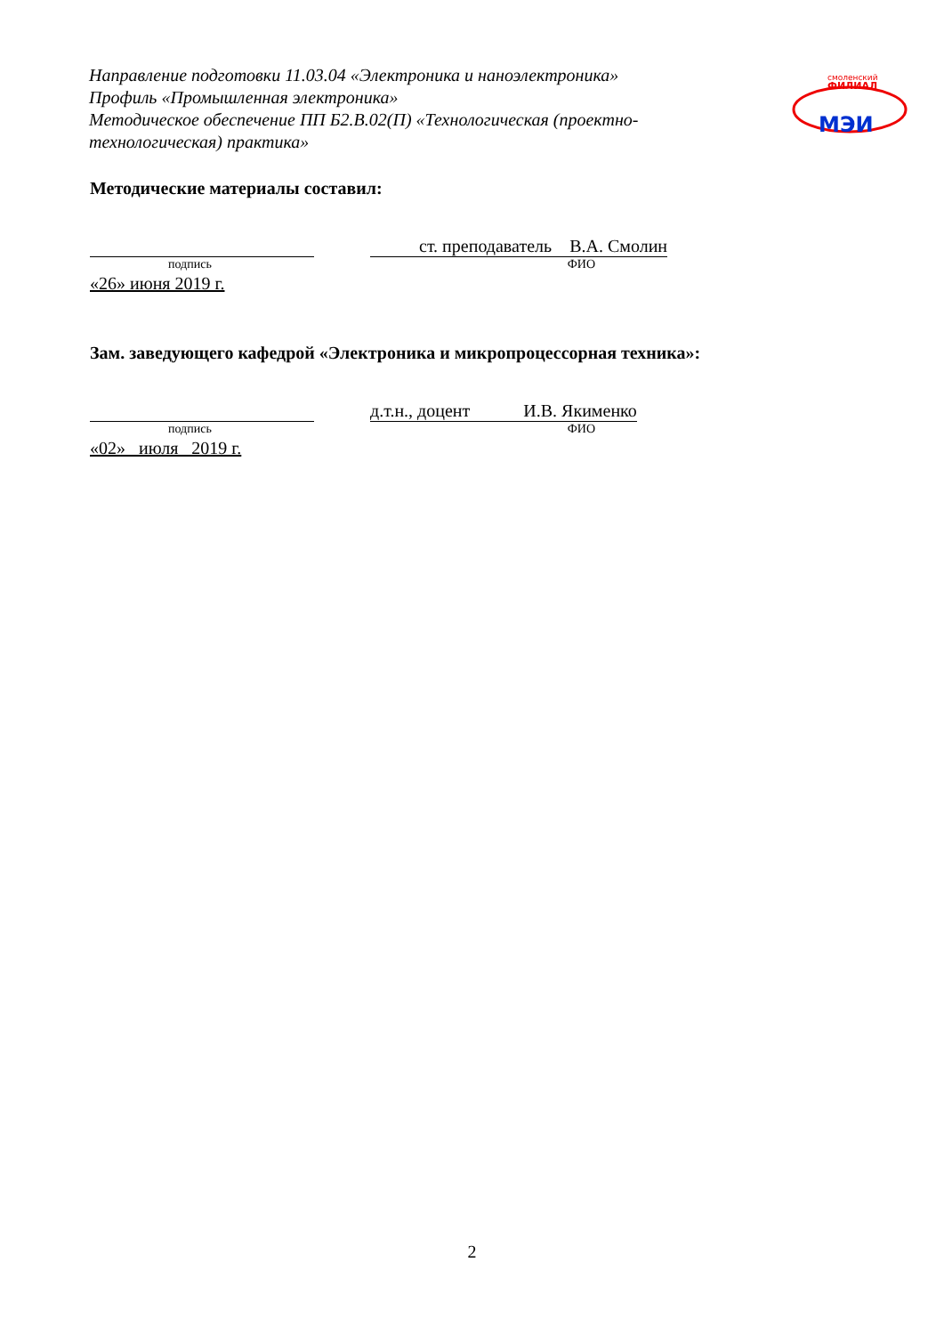Направление подготовки 11.03.04 «Электроника и наноэлектроника»
Профиль «Промышленная электроника»
Методическое обеспечение ПП Б2.В.02(П) «Технологическая (проектно-технологическая) практика»
смоленский
ФИЛИАЛ
МЭИ
Методические материалы составил:
ст. преподаватель В.А. Смолин
подпись ФИО
«26» июня 2019 г.
Зам. заведующего кафедрой «Электроника и микропроцессорная техника»:
д.т.н., доцент И.В. Якименко
подпись ФИО
«02» июля 2019 г.
2